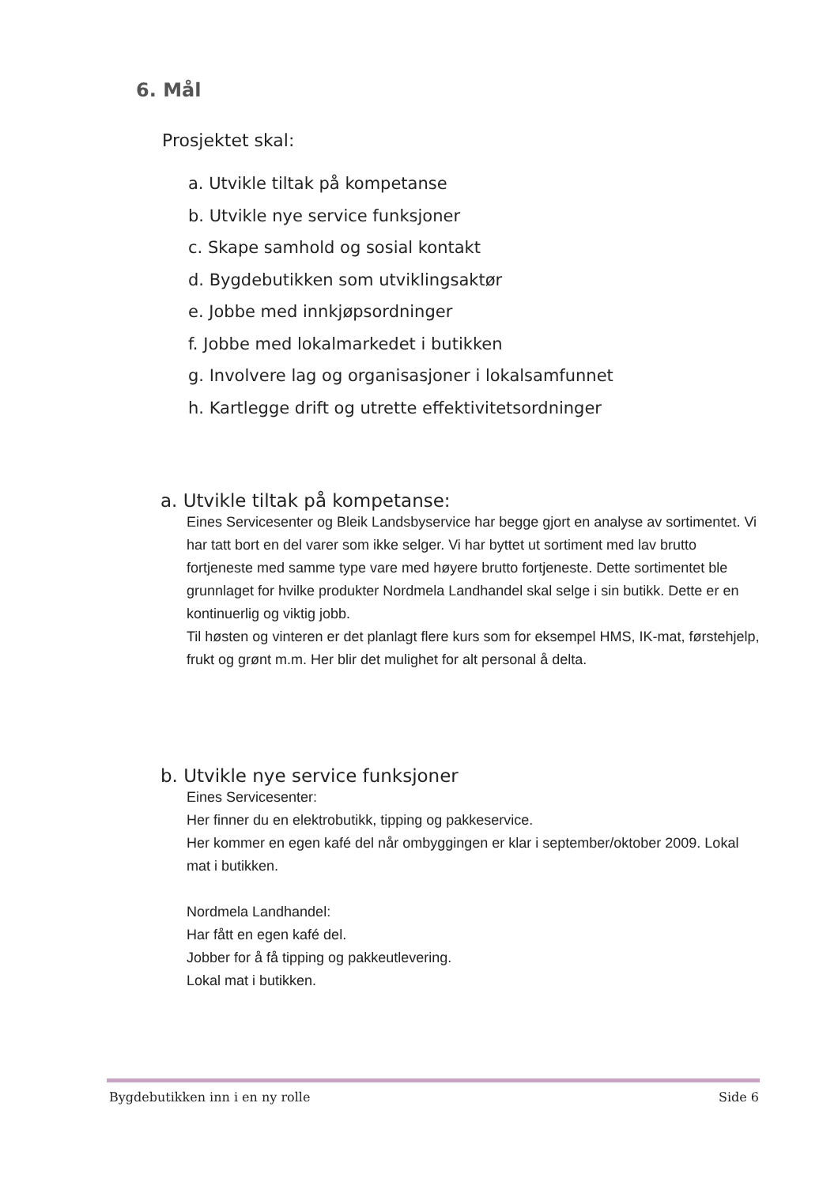6. Mål
Prosjektet skal:
a. Utvikle tiltak på kompetanse
b. Utvikle nye service funksjoner
c. Skape samhold og sosial kontakt
d. Bygdebutikken som utviklingsaktør
e. Jobbe med innkjøpsordninger
f. Jobbe med lokalmarkedet i butikken
g. Involvere lag og organisasjoner i lokalsamfunnet
h. Kartlegge drift og utrette effektivitetsordninger
a. Utvikle tiltak på kompetanse:
Eines Servicesenter og Bleik Landsbyservice har begge gjort en analyse av sortimentet. Vi har tatt bort en del varer som ikke selger. Vi har byttet ut sortiment med lav brutto fortjeneste med samme type vare med høyere brutto fortjeneste. Dette sortimentet ble grunnlaget for hvilke produkter Nordmela Landhandel skal selge i sin butikk. Dette er en kontinuerlig og viktig jobb.
Til høsten og vinteren er det planlagt flere kurs som for eksempel HMS, IK-mat, førstehjelp, frukt og grønt m.m. Her blir det mulighet for alt personal å delta.
b. Utvikle nye service funksjoner
Eines Servicesenter:
Her finner du en elektrobutikk, tipping og pakkeservice.
Her kommer en egen kafé del når ombyggingen er klar i september/oktober 2009. Lokal mat i butikken.
Nordmela Landhandel:
Har fått en egen kafé del.
Jobber for å få tipping og pakkeutlevering.
Lokal mat i butikken.
Bygdebutikken inn i en ny rolle Side 6